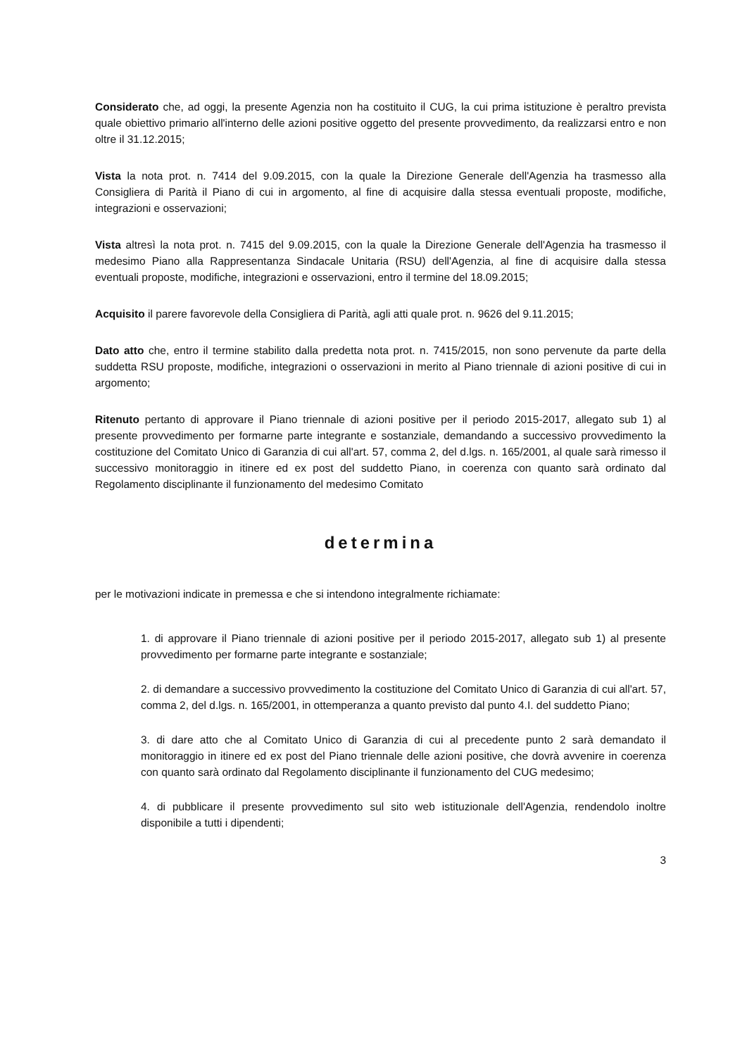Considerato che, ad oggi, la presente Agenzia non ha costituito il CUG, la cui prima istituzione è peraltro prevista quale obiettivo primario all'interno delle azioni positive oggetto del presente provvedimento, da realizzarsi entro e non oltre il 31.12.2015;
Vista la nota prot. n. 7414 del 9.09.2015, con la quale la Direzione Generale dell'Agenzia ha trasmesso alla Consigliera di Parità il Piano di cui in argomento, al fine di acquisire dalla stessa eventuali proposte, modifiche, integrazioni e osservazioni;
Vista altresì la nota prot. n. 7415 del 9.09.2015, con la quale la Direzione Generale dell'Agenzia ha trasmesso il medesimo Piano alla Rappresentanza Sindacale Unitaria (RSU) dell'Agenzia, al fine di acquisire dalla stessa eventuali proposte, modifiche, integrazioni e osservazioni, entro il termine del 18.09.2015;
Acquisito il parere favorevole della Consigliera di Parità, agli atti quale prot. n. 9626 del 9.11.2015;
Dato atto che, entro il termine stabilito dalla predetta nota prot. n. 7415/2015, non sono pervenute da parte della suddetta RSU proposte, modifiche, integrazioni o osservazioni in merito al Piano triennale di azioni positive di cui in argomento;
Ritenuto pertanto di approvare il Piano triennale di azioni positive per il periodo 2015-2017, allegato sub 1) al presente provvedimento per formarne parte integrante e sostanziale, demandando a successivo provvedimento la costituzione del Comitato Unico di Garanzia di cui all'art. 57, comma 2, del d.lgs. n. 165/2001, al quale sarà rimesso il successivo monitoraggio in itinere ed ex post del suddetto Piano, in coerenza con quanto sarà ordinato dal Regolamento disciplinante il funzionamento del medesimo Comitato
determina
per le motivazioni indicate in premessa e che si intendono integralmente richiamate:
1. di approvare il Piano triennale di azioni positive per il periodo 2015-2017, allegato sub 1) al presente provvedimento per formarne parte integrante e sostanziale;
2. di demandare a successivo provvedimento la costituzione del Comitato Unico di Garanzia di cui all'art. 57, comma 2, del d.lgs. n. 165/2001, in ottemperanza a quanto previsto dal punto 4.I. del suddetto Piano;
3. di dare atto che al Comitato Unico di Garanzia di cui al precedente punto 2 sarà demandato il monitoraggio in itinere ed ex post del Piano triennale delle azioni positive, che dovrà avvenire in coerenza con quanto sarà ordinato dal Regolamento disciplinante il funzionamento del CUG medesimo;
4. di pubblicare il presente provvedimento sul sito web istituzionale dell'Agenzia, rendendolo inoltre disponibile a tutti i dipendenti;
3